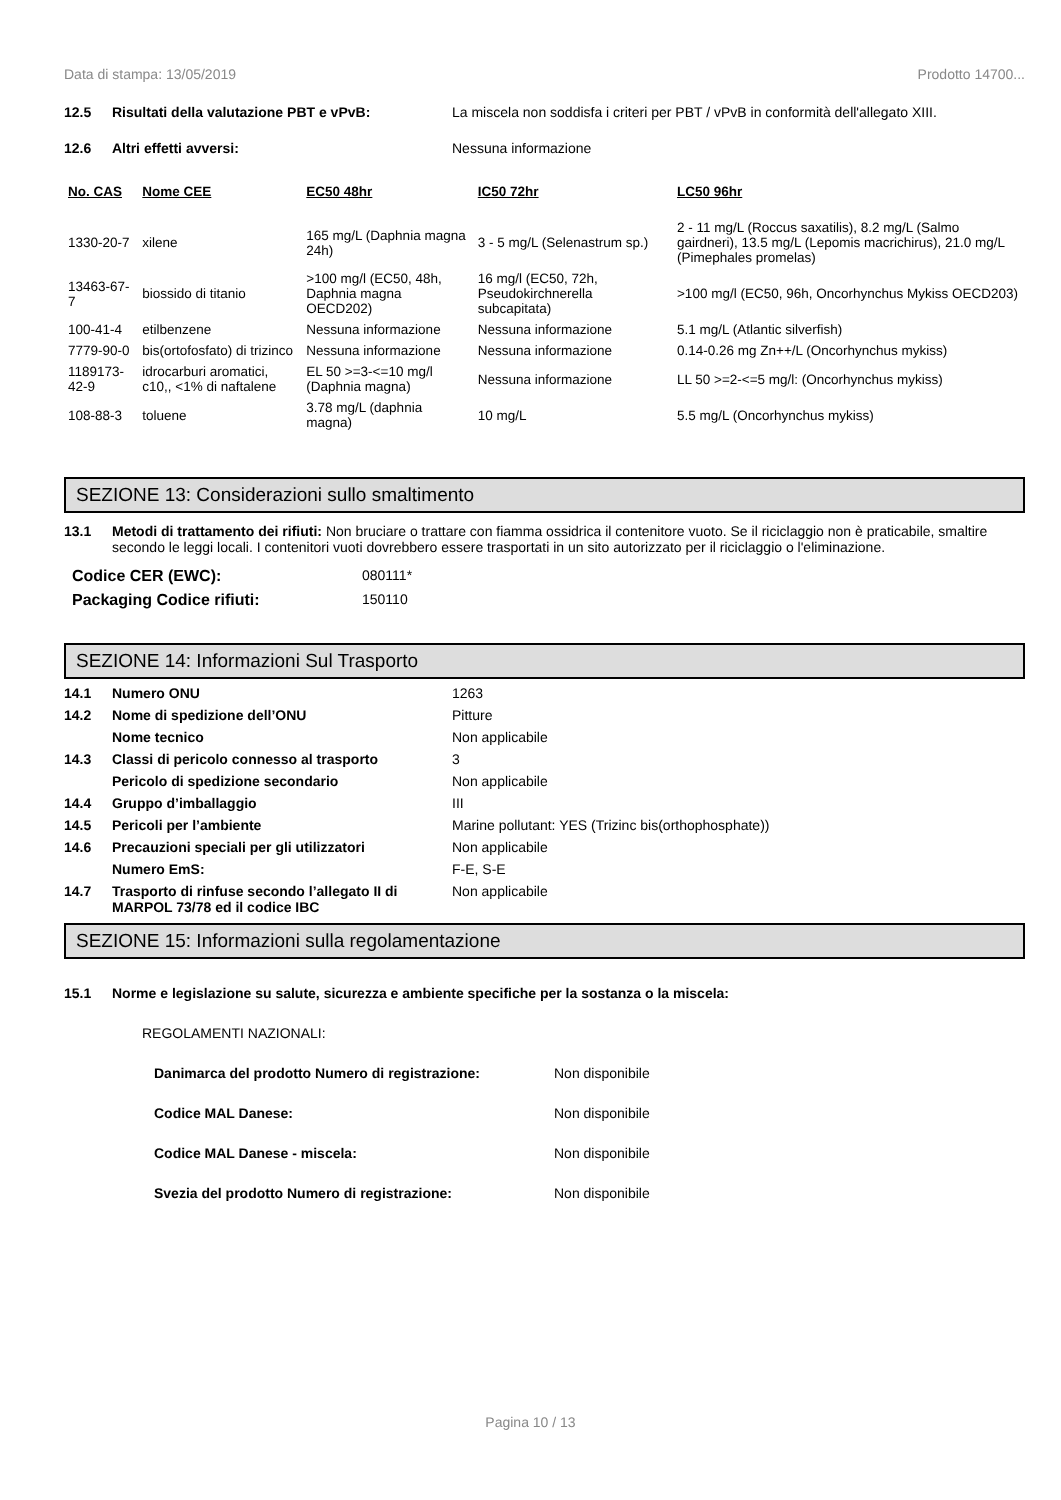Data di stampa: 13/05/2019 Prodotto 14700...
12.5 Risultati della valutazione PBT e vPvB: La miscela non soddisfa i criteri per PBT / vPvB in conformità dell'allegato XIII.
12.6 Altri effetti avversi: Nessuna informazione
| No. CAS | Nome CEE | EC50 48hr | IC50 72hr | LC50 96hr |
| --- | --- | --- | --- | --- |
| 1330-20-7 | xilene | 165 mg/L (Daphnia magna 24h) | 3 - 5 mg/L (Selenastrum sp.) | 2 - 11 mg/L (Roccus saxatilis), 8.2 mg/L (Salmo gairdneri), 13.5 mg/L (Lepomis macrichirus), 21.0 mg/L (Pimephales promelas) |
| 13463-67-7 | biossido di titanio | >100 mg/l (EC50, 48h, Daphnia magna OECD202) | 16 mg/l (EC50, 72h, Pseudokirchnerella subcapitata) | >100 mg/l (EC50, 96h, Oncorhynchus Mykiss OECD203) |
| 100-41-4 | etilbenzene | Nessuna informazione | Nessuna informazione | 5.1 mg/L (Atlantic silverfish) |
| 7779-90-0 | bis(ortofosfato) di trizinco | Nessuna informazione | Nessuna informazione | 0.14-0.26 mg Zn++/L (Oncorhynchus mykiss) |
| 1189173-42-9 | idrocarburi aromatici, c10,, <1% di naftalene | EL 50 >=3-<=10 mg/l (Daphnia magna) | Nessuna informazione | LL 50 >=2-<=5 mg/l: (Oncorhynchus mykiss) |
| 108-88-3 | toluene | 3.78 mg/L (daphnia magna) | 10 mg/L | 5.5 mg/L (Oncorhynchus mykiss) |
SEZIONE 13: Considerazioni sullo smaltimento
13.1 Metodi di trattamento dei rifiuti: Non bruciare o trattare con fiamma ossidrica il contenitore vuoto. Se il riciclaggio non è praticabile, smaltire secondo le leggi locali. I contenitori vuoti dovrebbero essere trasportati in un sito autorizzato per il riciclaggio o l'eliminazione.
Codice CER (EWC): 080111*
Packaging Codice rifiuti: 150110
SEZIONE 14: Informazioni Sul Trasporto
14.1 Numero ONU 1263
14.2 Nome di spedizione dell’ONU Pitture
Nome tecnico Non applicabile
14.3 Classi di pericolo connesso al trasporto 3
Pericolo di spedizione secondario Non applicabile
14.4 Gruppo d’imballaggio III
14.5 Pericoli per l’ambiente Marine pollutant: YES (Trizinc bis(orthophosphate))
14.6 Precauzioni speciali per gli utilizzatori
Non applicabile
Numero EmS: F-E, S-E
14.7 Trasporto di rinfuse secondo l’allegato II di MARPOL 73/78 ed il codice IBC
Non applicabile
SEZIONE 15: Informazioni sulla regolamentazione
15.1 Norme e legislazione su salute, sicurezza e ambiente specifiche per la sostanza o la miscela:
REGOLAMENTI NAZIONALI:
Danimarca del prodotto Numero di registrazione: Non disponibile
Codice MAL Danese: Non disponibile
Codice MAL Danese - miscela: Non disponibile
Svezia del prodotto Numero di registrazione: Non disponibile
Pagina 10 / 13